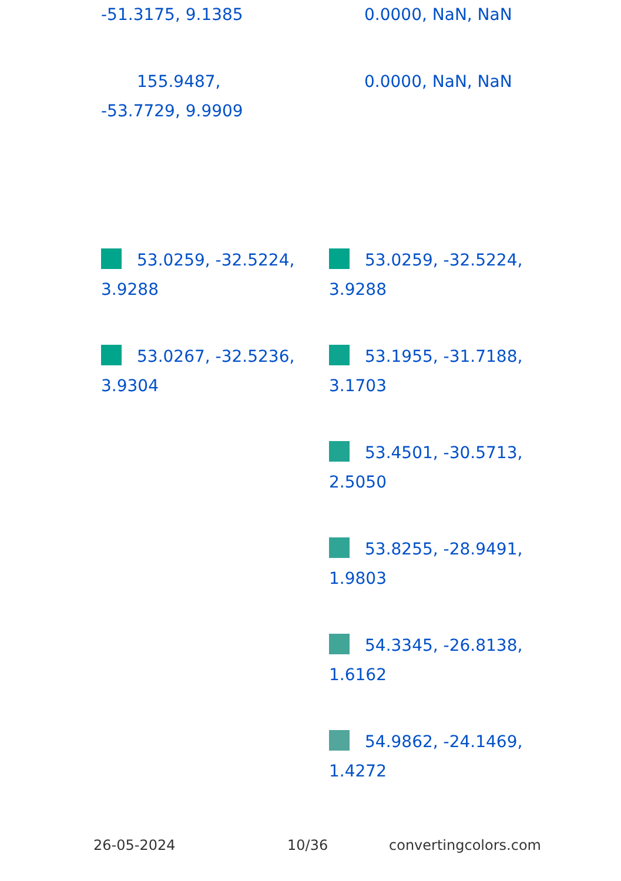-51.3175, 9.1385 0.0000, NaN, NaN
155.9487,
-53.7729, 9.9909
0.0000, NaN, NaN
53.0259, -32.5224, 3.9288
53.0259, -32.5224, 3.9288
53.0267, -32.5236, 3.9304
53.1955, -31.7188, 3.1703
53.4501, -30.5713, 2.5050
53.8255, -28.9491, 1.9803
54.3345, -26.8138, 1.6162
54.9862, -24.1469, 1.4272
26-05-2024 10/36 convertingcolors.com